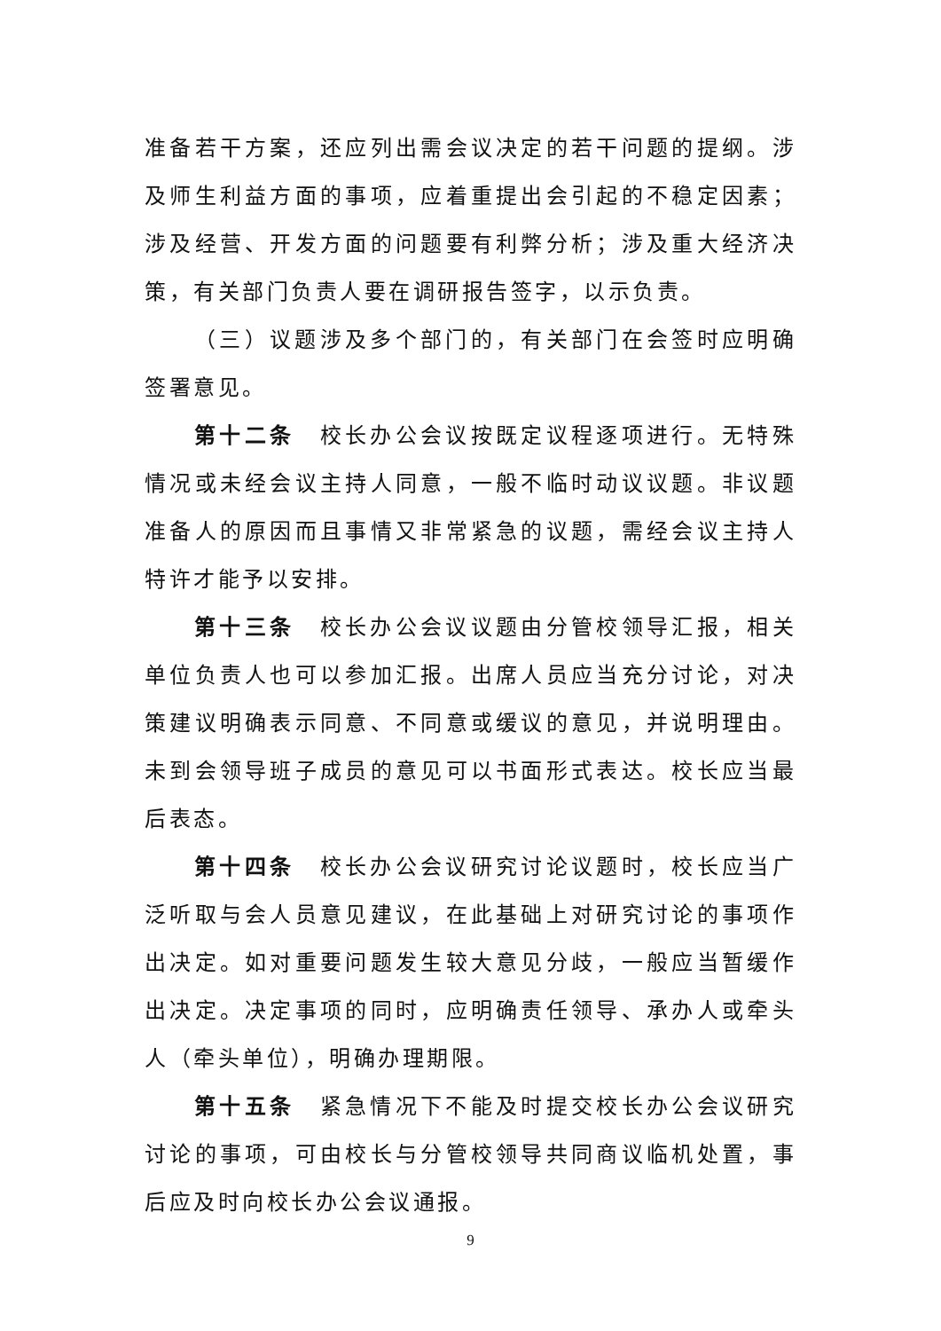准备若干方案，还应列出需会议决定的若干问题的提纲。涉及师生利益方面的事项，应着重提出会引起的不稳定因素；涉及经营、开发方面的问题要有利弊分析；涉及重大经济决策，有关部门负责人要在调研报告签字，以示负责。
（三）议题涉及多个部门的，有关部门在会签时应明确签署意见。
第十二条　校长办公会议按既定议程逐项进行。无特殊情况或未经会议主持人同意，一般不临时动议议题。非议题准备人的原因而且事情又非常紧急的议题，需经会议主持人特许才能予以安排。
第十三条　校长办公会议议题由分管校领导汇报，相关单位负责人也可以参加汇报。出席人员应当充分讨论，对决策建议明确表示同意、不同意或缓议的意见，并说明理由。未到会领导班子成员的意见可以书面形式表达。校长应当最后表态。
第十四条　校长办公会议研究讨论议题时，校长应当广泛听取与会人员意见建议，在此基础上对研究讨论的事项作出决定。如对重要问题发生较大意见分歧，一般应当暂缓作出决定。决定事项的同时，应明确责任领导、承办人或牵头人（牵头单位），明确办理期限。
第十五条　紧急情况下不能及时提交校长办公会议研究讨论的事项，可由校长与分管校领导共同商议临机处置，事后应及时向校长办公会议通报。
9